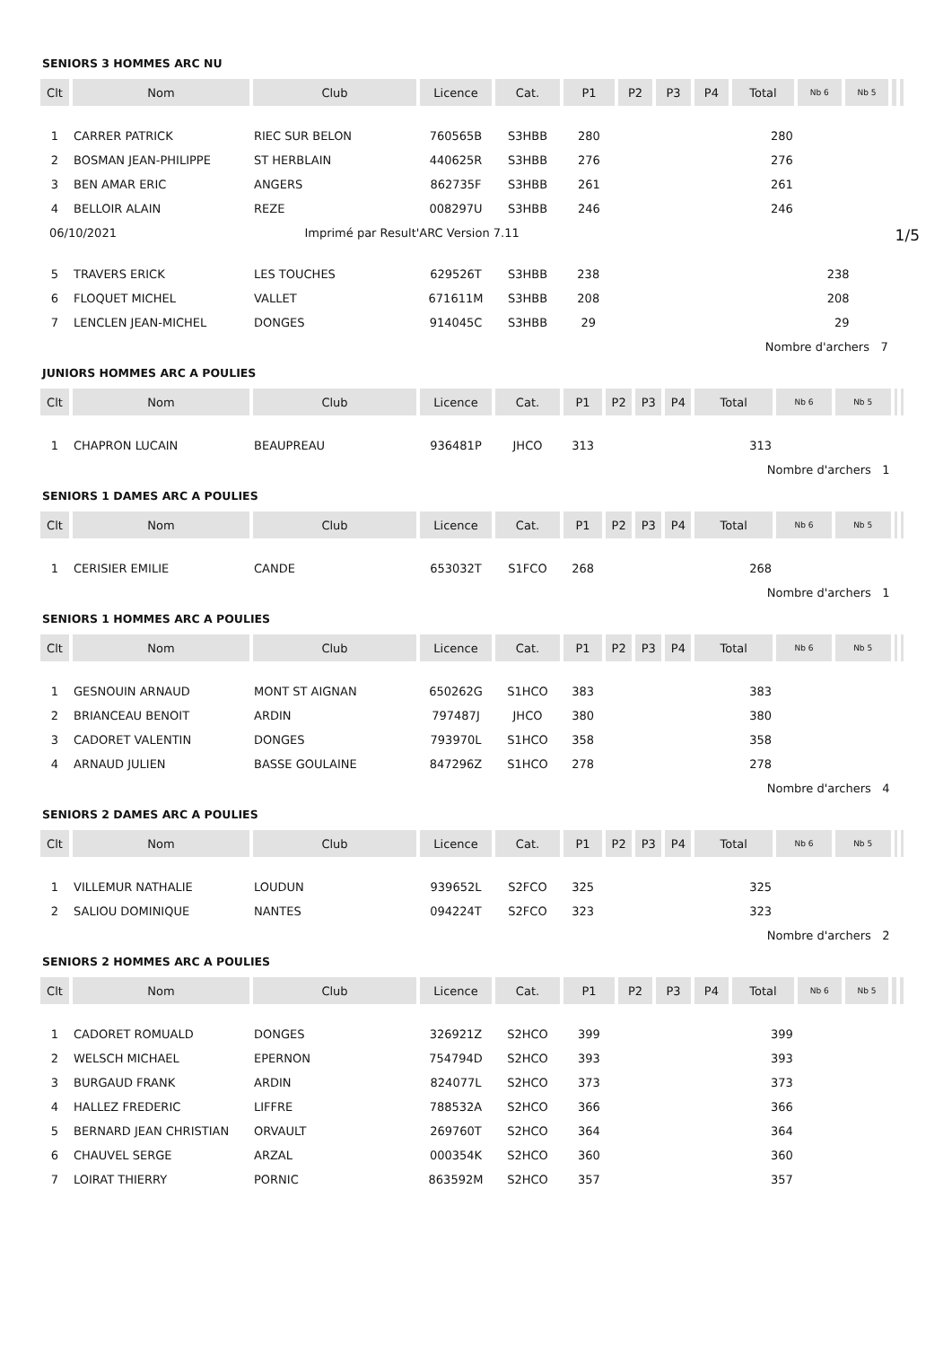SENIORS 3 HOMMES ARC NU
| Clt | Nom | Club | Licence | Cat. | P1 | P2 | P3 | P4 | Total | Nb 6 | Nb 5 | | |
| --- | --- | --- | --- | --- | --- | --- | --- | --- | --- | --- | --- | --- | --- |
| 1 | CARRER PATRICK | RIEC SUR BELON | 760565B | S3HBB | 280 | | | | 280 | | | | |
| 2 | BOSMAN JEAN-PHILIPPE | ST HERBLAIN | 440625R | S3HBB | 276 | | | | 276 | | | | |
| 3 | BEN AMAR ERIC | ANGERS | 862735F | S3HBB | 261 | | | | 261 | | | | |
| 4 | BELLOIR ALAIN | REZE | 008297U | S3HBB | 246 | | | | 246 | | | | |
06/10/2021 Imprimé par Result'ARC Version 7.11 1/5
| 5 | TRAVERS ERICK | LES TOUCHES | 629526T | S3HBB | 238 | | | | 238 | | | | |
| 6 | FLOQUET MICHEL | VALLET | 671611M | S3HBB | 208 | | | | 208 | | | | |
| 7 | LENCLEN JEAN-MICHEL | DONGES | 914045C | S3HBB | 29 | | | | 29 | | | | |
| | | | | | | | | | Nombre d'archers 7 | | | | |
JUNIORS HOMMES ARC A POULIES
| Clt | Nom | Club | Licence | Cat. | P1 | P2 | P3 | P4 | Total | Nb 6 | Nb 5 | | |
| --- | --- | --- | --- | --- | --- | --- | --- | --- | --- | --- | --- | --- | --- |
| 1 | CHAPRON LUCAIN | BEAUPREAU | 936481P | JHCO | 313 | | | | 313 | | | | |
| | | | | | | | | | Nombre d'archers 1 | | | | |
SENIORS 1 DAMES ARC A POULIES
| Clt | Nom | Club | Licence | Cat. | P1 | P2 | P3 | P4 | Total | Nb 6 | Nb 5 | | |
| --- | --- | --- | --- | --- | --- | --- | --- | --- | --- | --- | --- | --- | --- |
| 1 | CERISIER EMILIE | CANDE | 653032T | S1FCO | 268 | | | | 268 | | | | |
| | | | | | | | | | Nombre d'archers 1 | | | | |
SENIORS 1 HOMMES ARC A POULIES
| Clt | Nom | Club | Licence | Cat. | P1 | P2 | P3 | P4 | Total | Nb 6 | Nb 5 | | |
| --- | --- | --- | --- | --- | --- | --- | --- | --- | --- | --- | --- | --- | --- |
| 1 | GESNOUIN ARNAUD | MONT ST AIGNAN | 650262G | S1HCO | 383 | | | | 383 | | | | |
| 2 | BRIANCEAU BENOIT | ARDIN | 797487J | JHCO | 380 | | | | 380 | | | | |
| 3 | CADORET VALENTIN | DONGES | 793970L | S1HCO | 358 | | | | 358 | | | | |
| 4 | ARNAUD JULIEN | BASSE GOULAINE | 847296Z | S1HCO | 278 | | | | 278 | | | | |
| | | | | | | | | | Nombre d'archers 4 | | | | |
SENIORS 2 DAMES ARC A POULIES
| Clt | Nom | Club | Licence | Cat. | P1 | P2 | P3 | P4 | Total | Nb 6 | Nb 5 | | |
| --- | --- | --- | --- | --- | --- | --- | --- | --- | --- | --- | --- | --- | --- |
| 1 | VILLEMUR NATHALIE | LOUDUN | 939652L | S2FCO | 325 | | | | 325 | | | | |
| 2 | SALIOU DOMINIQUE | NANTES | 094224T | S2FCO | 323 | | | | 323 | | | | |
| | | | | | | | | | Nombre d'archers 2 | | | | |
SENIORS 2 HOMMES ARC A POULIES
| Clt | Nom | Club | Licence | Cat. | P1 | P2 | P3 | P4 | Total | Nb 6 | Nb 5 | | |
| --- | --- | --- | --- | --- | --- | --- | --- | --- | --- | --- | --- | --- | --- |
| 1 | CADORET ROMUALD | DONGES | 326921Z | S2HCO | 399 | | | | 399 | | | | |
| 2 | WELSCH MICHAEL | EPERNON | 754794D | S2HCO | 393 | | | | 393 | | | | |
| 3 | BURGAUD FRANK | ARDIN | 824077L | S2HCO | 373 | | | | 373 | | | | |
| 4 | HALLEZ FREDERIC | LIFFRE | 788532A | S2HCO | 366 | | | | 366 | | | | |
| 5 | BERNARD JEAN CHRISTIAN | ORVAULT | 269760T | S2HCO | 364 | | | | 364 | | | | |
| 6 | CHAUVEL SERGE | ARZAL | 000354K | S2HCO | 360 | | | | 360 | | | | |
| 7 | LOIRAT THIERRY | PORNIC | 863592M | S2HCO | 357 | | | | 357 | | | | |